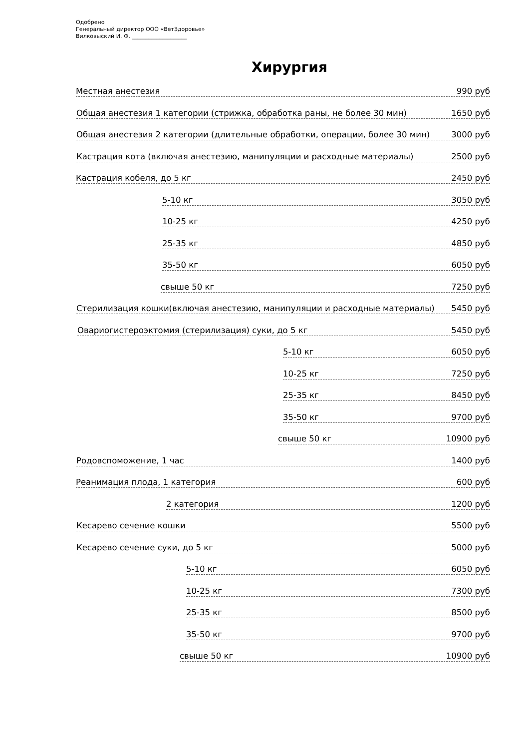Одобрено
Генеральный директор ООО «ВетЗдоровье»
Вилковыский И. Ф. ____________________
Хирургия
Местная анестезия 990 руб
Общая анестезия 1 категории (стрижка, обработка раны, не более 30 мин) 1650 руб
Общая анестезия 2 категории (длительные обработки, операции, более 30 мин) 3000 руб
Кастрация кота (включая анестезию, манипуляции и расходные материалы) 2500 руб
Кастрация кобеля, до 5 кг 2450 руб
5-10 кг 3050 руб
10-25 кг 4250 руб
25-35 кг 4850 руб
35-50 кг 6050 руб
свыше 50 кг 7250 руб
Стерилизация кошки(включая анестезию, манипуляции и расходные материалы) 5450 руб
Овариогистероэктомия (стерилизация) суки, до 5 кг 5450 руб
5-10 кг 6050 руб
10-25 кг 7250 руб
25-35 кг 8450 руб
35-50 кг 9700 руб
свыше 50 кг 10900 руб
Родовспоможение, 1 час 1400 руб
Реанимация плода, 1 категория 600 руб
2 категория 1200 руб
Кесарево сечение кошки 5500 руб
Кесарево сечение суки, до 5 кг 5000 руб
5-10 кг 6050 руб
10-25 кг 7300 руб
25-35 кг 8500 руб
35-50 кг 9700 руб
свыше 50 кг 10900 руб